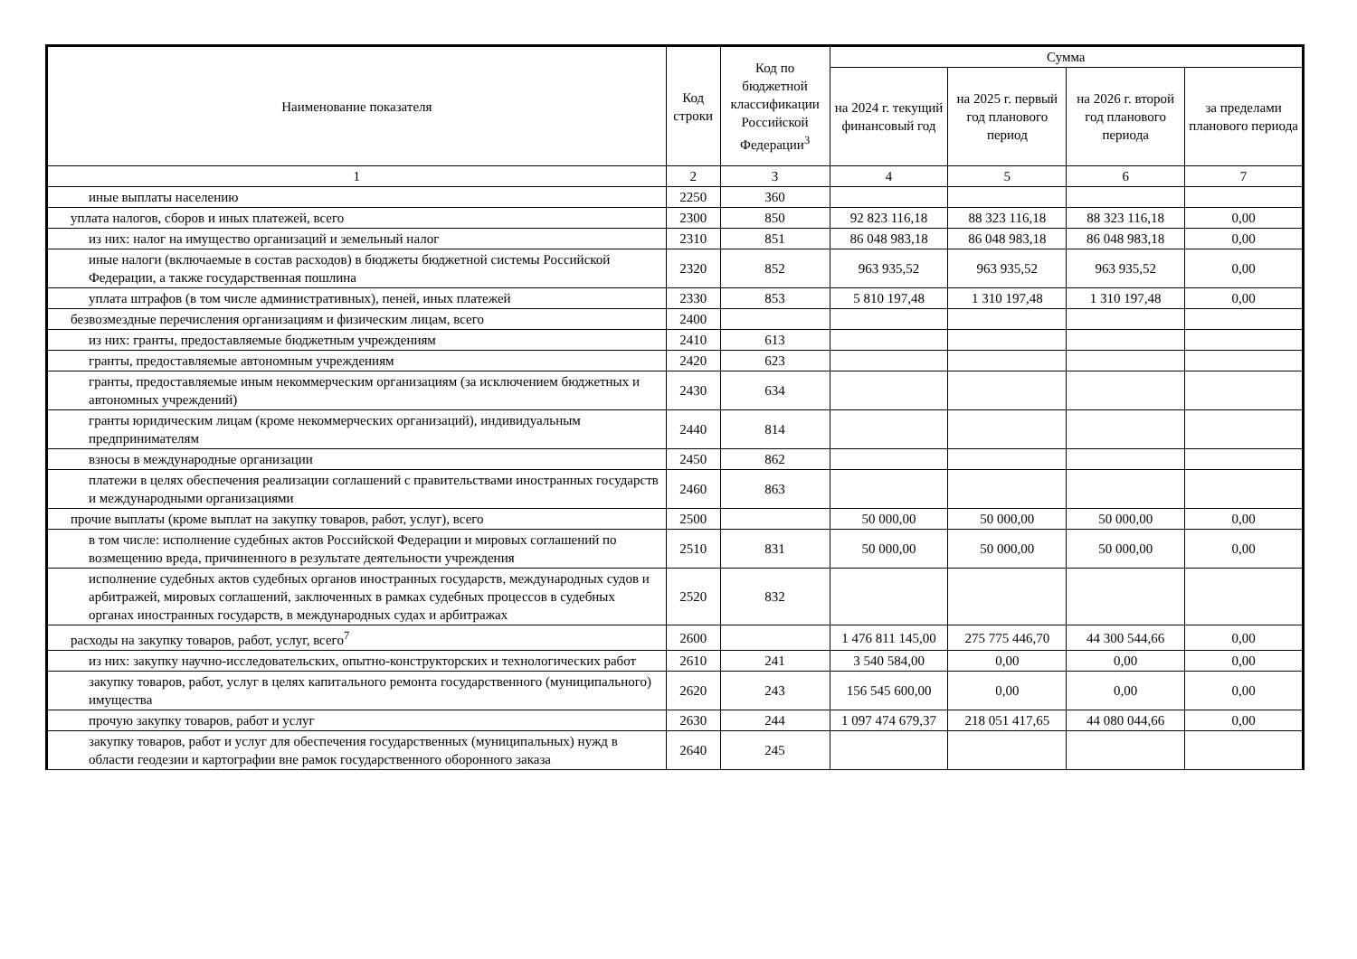| Наименование показателя | Код строки | Код по бюджетной классификации Российской Федерации<sup>3</sup> | Сумма | | | |
| --- | --- | --- | --- | --- | --- | --- |
| | | | на 2024 г. текущий финансовый год | на 2025 г. первый год планового период | на 2026 г. второй год планового периода | за пределами планового периода |
| 1 | 2 | 3 | 4 | 5 | 6 | 7 |
| иные выплаты населению | 2250 | 360 | | | | |
| уплата налогов, сборов и иных платежей, всего | 2300 | 850 | 92 823 116,18 | 88 323 116,18 | 88 323 116,18 | 0,00 |
| из них: налог на имущество организаций и земельный налог | 2310 | 851 | 86 048 983,18 | 86 048 983,18 | 86 048 983,18 | 0,00 |
| иные налоги (включаемые в состав расходов) в бюджеты бюджетной системы Российской Федерации, а также государственная пошлина | 2320 | 852 | 963 935,52 | 963 935,52 | 963 935,52 | 0,00 |
| уплата штрафов (в том числе административных), пеней, иных платежей | 2330 | 853 | 5 810 197,48 | 1 310 197,48 | 1 310 197,48 | 0,00 |
| безвозмездные перечисления организациям и физическим лицам, всего | 2400 | | | | | |
| из них: гранты, предоставляемые бюджетным учреждениям | 2410 | 613 | | | | |
| гранты, предоставляемые автономным учреждениям | 2420 | 623 | | | | |
| гранты, предоставляемые иным некоммерческим организациям (за исключением бюджетных и автономных учреждений) | 2430 | 634 | | | | |
| гранты юридическим лицам (кроме некоммерческих организаций), индивидуальным предпринимателям | 2440 | 814 | | | | |
| взносы в международные организации | 2450 | 862 | | | | |
| платежи в целях обеспечения реализации соглашений с правительствами иностранных государств и международными организациями | 2460 | 863 | | | | |
| прочие выплаты (кроме выплат на закупку товаров, работ, услуг), всего | 2500 | | 50 000,00 | 50 000,00 | 50 000,00 | 0,00 |
| в том числе: исполнение судебных актов Российской Федерации и мировых соглашений по возмещению вреда, причиненного в результате деятельности учреждения | 2510 | 831 | 50 000,00 | 50 000,00 | 50 000,00 | 0,00 |
| исполнение судебных актов судебных органов иностранных государств, международных судов и арбитражей, мировых соглашений, заключенных в рамках судебных процессов в судебных органах иностранных государств, в международных судах и арбитражах | 2520 | 832 | | | | |
| расходы на закупку товаров, работ, услуг, всего<sup>7</sup> | 2600 | | 1 476 811 145,00 | 275 775 446,70 | 44 300 544,66 | 0,00 |
| из них: закупку научно-исследовательских, опытно-конструкторских и технологических работ | 2610 | 241 | 3 540 584,00 | 0,00 | 0,00 | 0,00 |
| закупку товаров, работ, услуг в целях капитального ремонта государственного (муниципального) имущества | 2620 | 243 | 156 545 600,00 | 0,00 | 0,00 | 0,00 |
| прочую закупку товаров, работ и услуг | 2630 | 244 | 1 097 474 679,37 | 218 051 417,65 | 44 080 044,66 | 0,00 |
| закупку товаров, работ и услуг для обеспечения государственных (муниципальных) нужд в области геодезии и картографии вне рамок государственного оборонного заказа | 2640 | 245 | | | | |